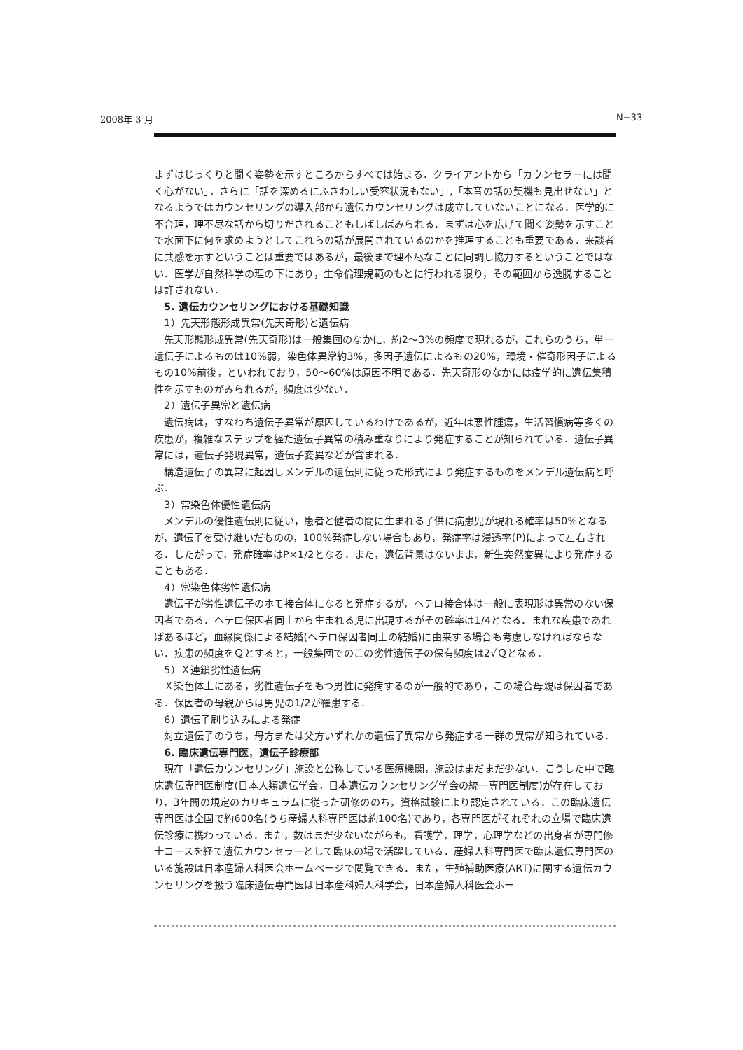2008年 3 月 N−33
まずはじっくりと聞く姿勢を示すところからすべては始まる．クライアントから「カウンセラーには聞く心がない」，さらに「話を深めるにふさわしい受容状況もない」,「本音の話の契機も見出せない」となるようではカウンセリングの導入部から遺伝カウンセリングは成立していないことになる．医学的に不合理，理不尽な話から切りだされることもしばしばみられる．まずは心を広げて聞く姿勢を示すことで水面下に何を求めようとしてこれらの話が展開されているのかを推理することも重要である．来談者に共感を示すということは重要ではあるが，最後まで理不尽なことに同調し協力するということではない．医学が自然科学の理の下にあり，生命倫理規範のもとに行われる限り，その範囲から逸脱することは許されない．
5. 遺伝カウンセリングにおける基礎知識
1）先天形態形成異常(先天奇形)と遺伝病
先天形態形成異常(先天奇形)は一般集団のなかに，約2〜3%の頻度で現れるが，これらのうち，単一遺伝子によるものは10%弱，染色体異常約3%，多因子遺伝によるもの20%，環境・催奇形因子によるもの10%前後，といわれており，50〜60%は原因不明である．先天奇形のなかには疫学的に遺伝集積性を示すものがみられるが，頻度は少ない．
2）遺伝子異常と遺伝病
遺伝病は，すなわち遺伝子異常が原因しているわけであるが，近年は悪性腫瘍，生活習慣病等多くの疾患が，複雑なステップを経た遺伝子異常の積み重なりにより発症することが知られている．遺伝子異常には，遺伝子発現異常，遺伝子変異などが含まれる．
構造遺伝子の異常に起因しメンデルの遺伝則に従った形式により発症するものをメンデル遺伝病と呼ぶ．
3）常染色体優性遺伝病
メンデルの優性遺伝則に従い，患者と健者の間に生まれる子供に病患児が現れる確率は50%となるが，遺伝子を受け継いだものの，100%発症しない場合もあり，発症率は浸透率(P)によって左右される．したがって，発症確率はP×1/2となる．また，遺伝背景はないまま，新生突然変異により発症することもある．
4）常染色体劣性遺伝病
遺伝子が劣性遺伝子のホモ接合体になると発症するが，ヘテロ接合体は一般に表現形は異常のない保因者である．ヘテロ保因者同士から生まれる児に出現するがその確率は1/4となる．まれな疾患であればあるほど，血縁関係による結婚(ヘテロ保因者同士の結婚)に由来する場合も考慮しなければならない．疾患の頻度をＱとすると，一般集団でのこの劣性遺伝子の保有頻度は2√Ｑとなる．
5）Ｘ連鎖劣性遺伝病
Ｘ染色体上にある，劣性遺伝子をもつ男性に発病するのが一般的であり，この場合母親は保因者である．保因者の母親からは男児の1/2が罹患する．
6）遺伝子刷り込みによる発症
対立遺伝子のうち，母方または父方いずれかの遺伝子異常から発症する一群の異常が知られている．
6. 臨床遺伝専門医，遺伝子診療部
現在「遺伝カウンセリング」施設と公称している医療機関，施設はまだまだ少ない．こうした中で臨床遺伝専門医制度(日本人類遺伝学会，日本遺伝カウンセリング学会の統一専門医制度)が存在しており，3年間の規定のカリキュラムに従った研修ののち，資格試験により認定されている．この臨床遺伝専門医は全国で約600名(うち産婦人科専門医は約100名)であり，各専門医がそれぞれの立場で臨床遺伝診療に携わっている．また，数はまだ少ないながらも，看護学，理学，心理学などの出身者が専門修士コースを経て遺伝カウンセラーとして臨床の場で活躍している．産婦人科専門医で臨床遺伝専門医のいる施設は日本産婦人科医会ホームページで閲覧できる．また，生殖補助医療(ART)に関する遺伝カウンセリングを扱う臨床遺伝専門医は日本産科婦人科学会，日本産婦人科医会ホー